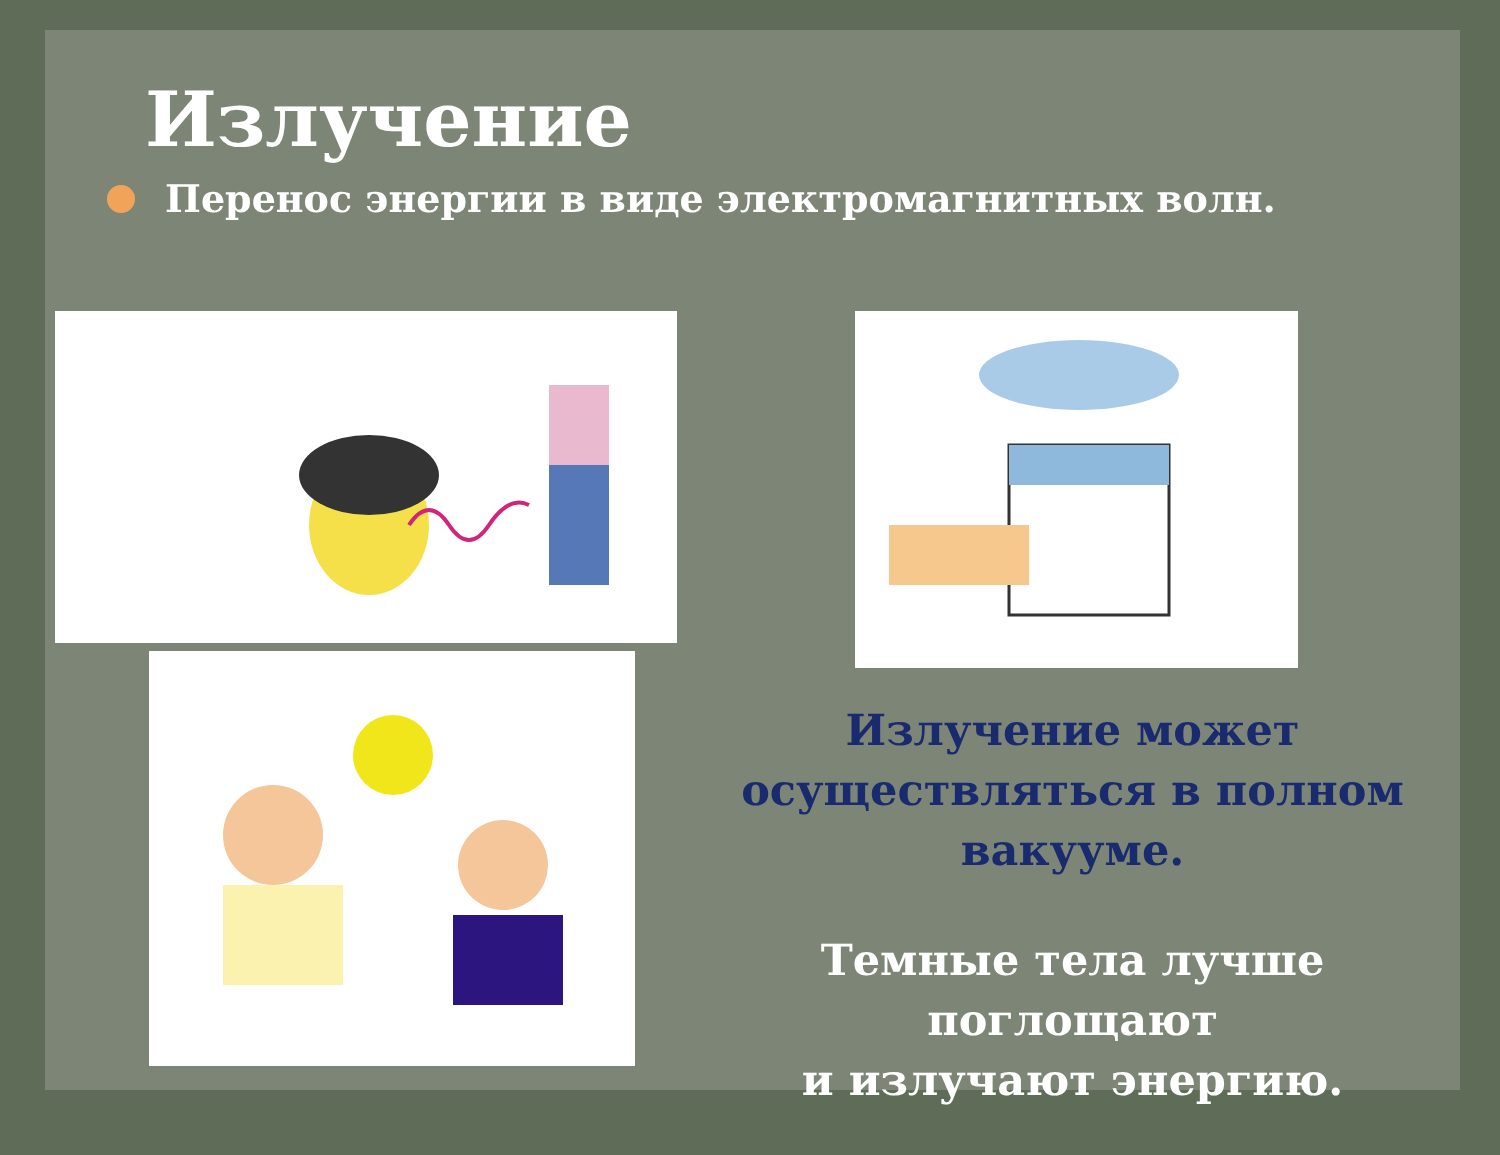Излучение
Перенос энергии в виде электромагнитных волн.
Излучение может
осуществляться в полном
вакууме.
Темные тела лучше поглощают
и излучают энергию.